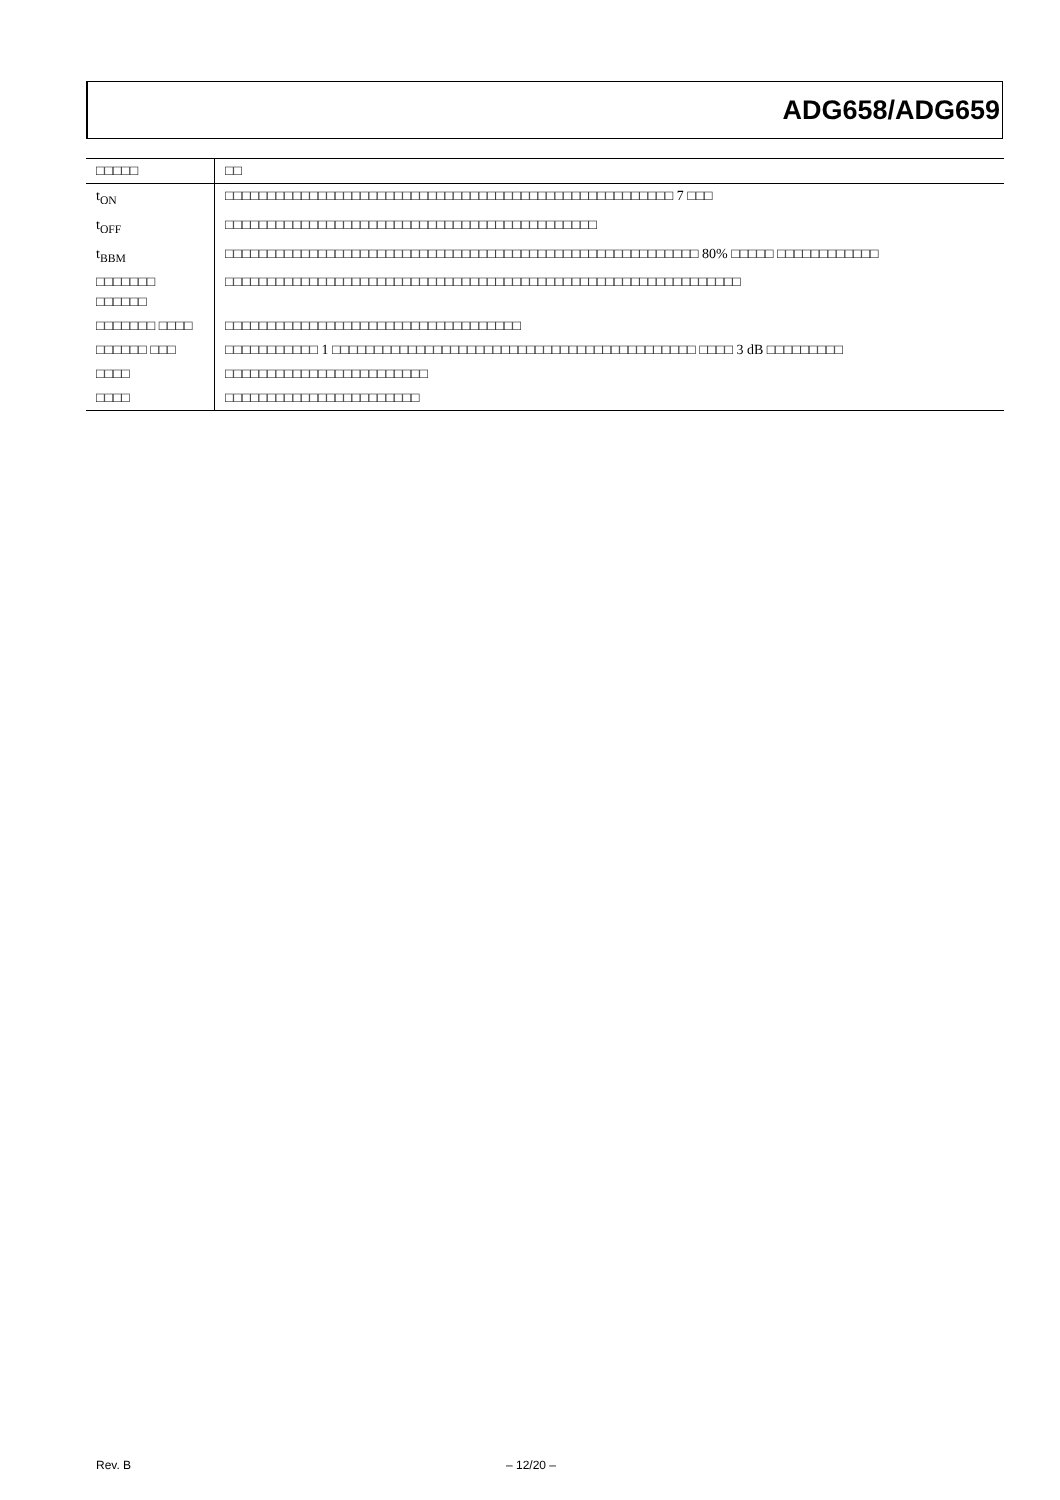ADG658/ADG659
| □□□□□ | □□ |
| --- | --- |
| t<sub>ON</sub> | □□□□□□□□□□□□□□□□□□□□□□□□□□□□□□□□□□□□□□□□□□□□□□□□□□□□□ 7 □□□ |
| t<sub>OFF</sub> | □□□□□□□□□□□□□□□□□□□□□□□□□□□□□□□□□□□□□□□□□□□□ |
| t<sub>BBM</sub> | □□□□□□□□□□□□□□□□□□□□□□□□□□□□□□□□□□□□□□□□□□□□□□□□□□□□□□□□ 80% □□□□□ □□□□□□□□□□□□ |
| □□□□□□□ □□□□□□ | □□□□□□□□□□□□□□□□□□□□□□□□□□□□□□□□□□□□□□□□□□□□□□□□□□□□□□□□□□□□□ |
| □□□□□□□ □□□□ | □□□□□□□□□□□□□□□□□□□□□□□□□□□□□□□□□□□ |
| □□□□□□ □□□ | □□□□□□□□□□□ 1 □□□□□□□□□□□□□□□□□□□□□□□□□□□□□□□□□□□□□□□□□□□ □□□□ 3 dB □□□□□□□□□ |
| □□□□ | □□□□□□□□□□□□□□□□□□□□□□□□ |
| □□□□ | □□□□□□□□□□□□□□□□□□□□□□□ |
Rev. B – 12/20 –